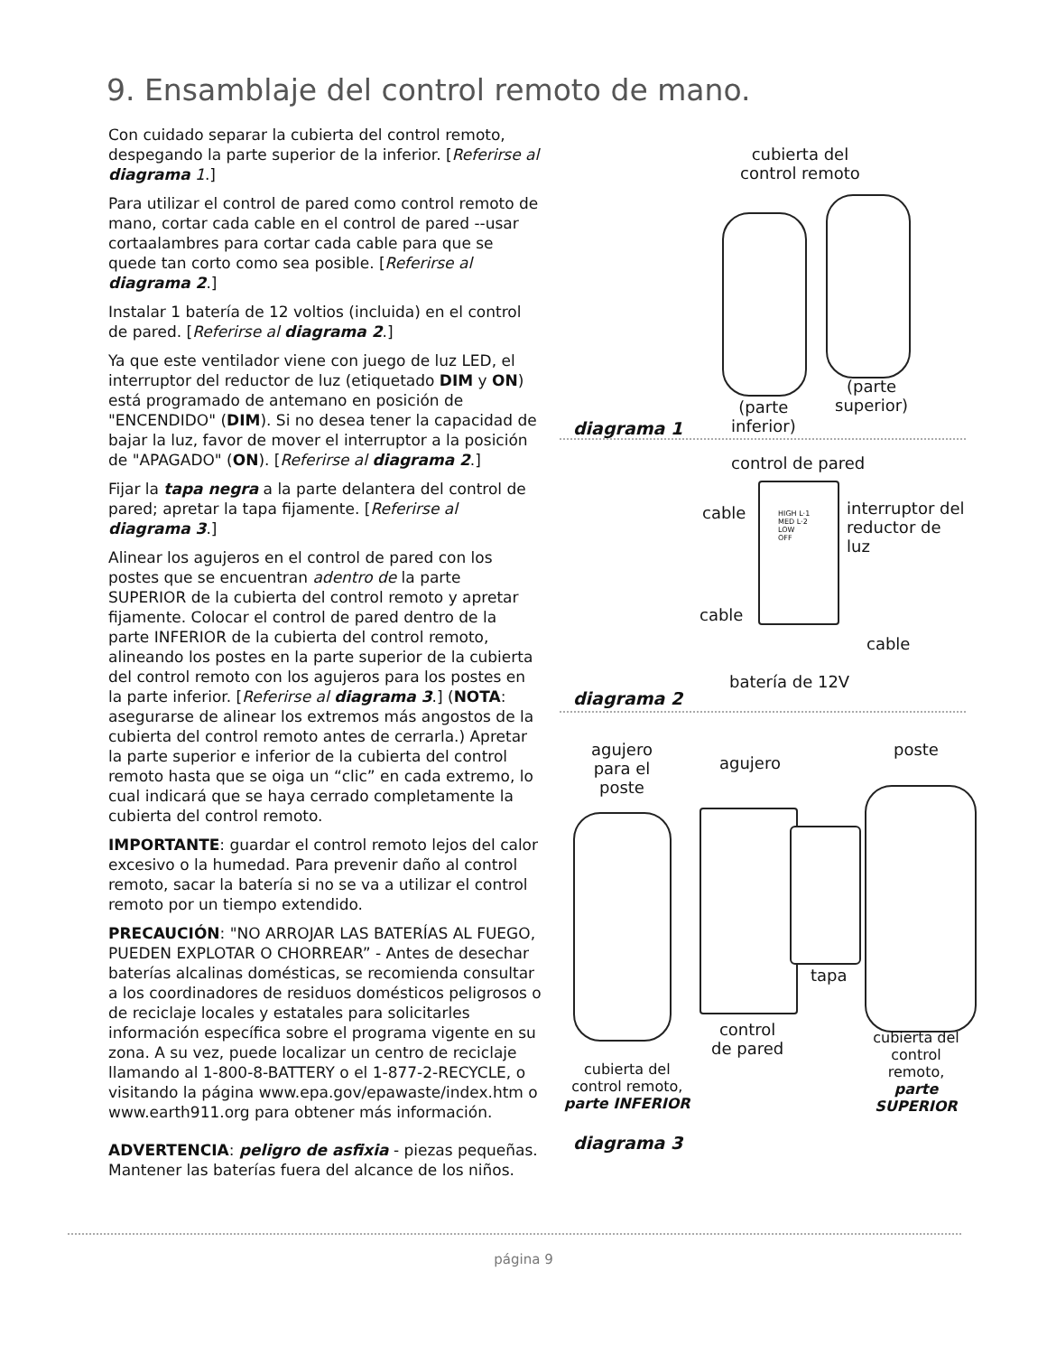9. Ensamblaje del control remoto de mano.
Con cuidado separar la cubierta del control remoto, despegando la parte superior de la inferior. [Referirse al diagrama 1.]
Para utilizar el control de pared como control remoto de mano, cortar cada cable en el control de pared --usar cortaalambres para cortar cada cable para que se quede tan corto como sea posible. [Referirse al diagrama 2.]
Instalar 1 batería de 12 voltios (incluida) en el control de pared. [Referirse al diagrama 2.]
Ya que este ventilador viene con juego de luz LED, el interruptor del reductor de luz (etiquetado DIM y ON) está programado de antemano en posición de "ENCENDIDO" (DIM). Si no desea tener la capacidad de bajar la luz, favor de mover el interruptor a la posición de "APAGADO" (ON). [Referirse al diagrama 2.]
Fijar la tapa negra a la parte delantera del control de pared; apretar la tapa fijamente. [Referirse al diagrama 3.]
Alinear los agujeros en el control de pared con los postes que se encuentran adentro de la parte SUPERIOR de la cubierta del control remoto y apretar fijamente. Colocar el control de pared dentro de la parte INFERIOR de la cubierta del control remoto, alineando los postes en la parte superior de la cubierta del control remoto con los agujeros para los postes en la parte inferior. [Referirse al diagrama 3.] (NOTA: asegurarse de alinear los extremos más angostos de la cubierta del control remoto antes de cerrarla.) Apretar la parte superior e inferior de la cubierta del control remoto hasta que se oiga un “clic” en cada extremo, lo cual indicará que se haya cerrado completamente la cubierta del control remoto.
IMPORTANTE: guardar el control remoto lejos del calor excesivo o la humedad. Para prevenir daño al control remoto, sacar la batería si no se va a utilizar el control remoto por un tiempo extendido.
PRECAUCIÓN: "NO ARROJAR LAS BATERÍAS AL FUEGO, PUEDEN EXPLOTAR O CHORREAR” - Antes de desechar baterías alcalinas domésticas, se recomienda consultar a los coordinadores de residuos domésticos peligrosos o de reciclaje locales y estatales para solicitarles información específica sobre el programa vigente en su zona. A su vez, puede localizar un centro de reciclaje llamando al 1-800-8-BATTERY o el 1-877-2-RECYCLE, o visitando la página www.epa.gov/epawaste/index.htm o www.earth911.org para obtener más información.
ADVERTENCIA: peligro de asfixia - piezas pequeñas. Mantener las baterías fuera del alcance de los niños.
cubierta del
control remoto
(parte
inferior)
(parte
superior)
diagrama 1
control de pared
cable
interruptor del
reductor de luz
HIGH L·1
MED L·2
LOW
OFF
cable
cable
batería de 12V
diagrama 2
agujero
para el
poste
agujero
poste
tapa
control
de pared
cubierta del
control remoto,
parte SUPERIOR
cubierta del
control remoto,
parte INFERIOR
diagrama 3
página 9